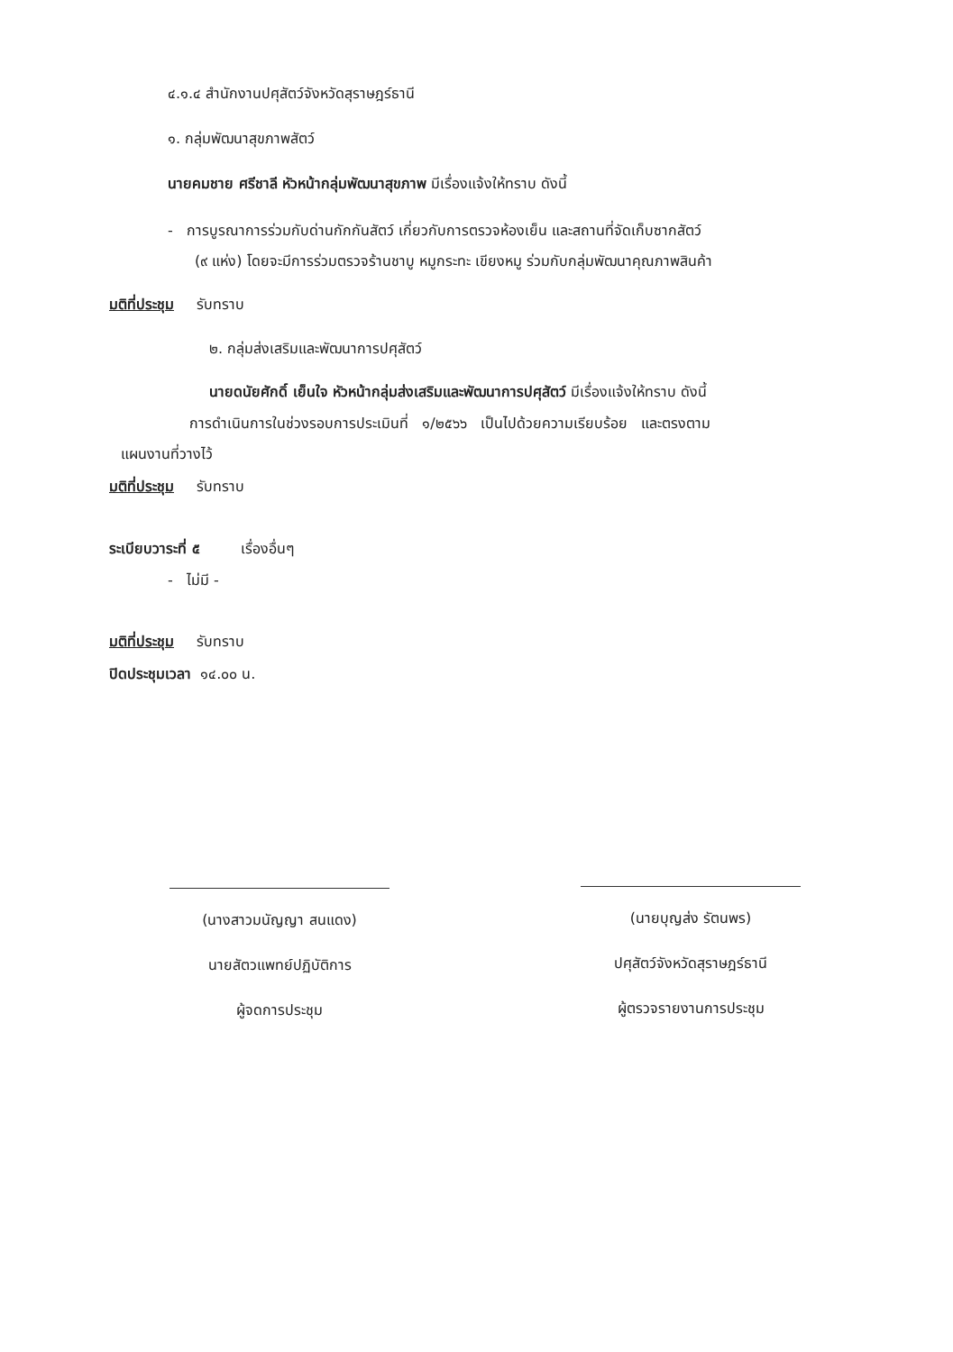๔.๑.๔ สำนักงานปศุสัตว์จังหวัดสุราษฎร์ธานี
๑. กลุ่มพัฒนาสุขภาพสัตว์
นายคมชาย ศรีชาลี หัวหน้ากลุ่มพัฒนาสุขภาพ มีเรื่องแจ้งให้ทราบ ดังนี้
- การบูรณาการร่วมกับด่านกักกันสัตว์ เกี่ยวกับการตรวจห้องเย็น และสถานที่จัดเก็บซากสัตว์
(๙ แห่ง) โดยจะมีการร่วมตรวจร้านชาบู หมูกระทะ เขียงหมู ร่วมกับกลุ่มพัฒนาคุณภาพสินค้า
มติที่ประชุม รับทราบ
๒. กลุ่มส่งเสริมและพัฒนาการปศุสัตว์
นายดนัยศักดิ์ เย็นใจ หัวหน้ากลุ่มส่งเสริมและพัฒนาการปศุสัตว์ มีเรื่องแจ้งให้ทราบ ดังนี้
การดำเนินการในช่วงรอบการประเมินที่ ๑/๒๕๖๖ เป็นไปด้วยความเรียบร้อย และตรงตาม
แผนงานที่วางไว้
มติที่ประชุม รับทราบ
ระเบียบวาระที่ ๕ เรื่องอื่นๆ
- ไม่มี -
มติที่ประชุม รับทราบ
ปิดประชุมเวลา ๑๔.๐๐ น.
(นางสาวมนัญญา สนแดง)
นายสัตวแพทย์ปฏิบัติการ
ผู้จดการประชุม
(นายบุญส่ง รัตนพร)
ปศุสัตว์จังหวัดสุราษฎร์ธานี
ผู้ตรวจรายงานการประชุม